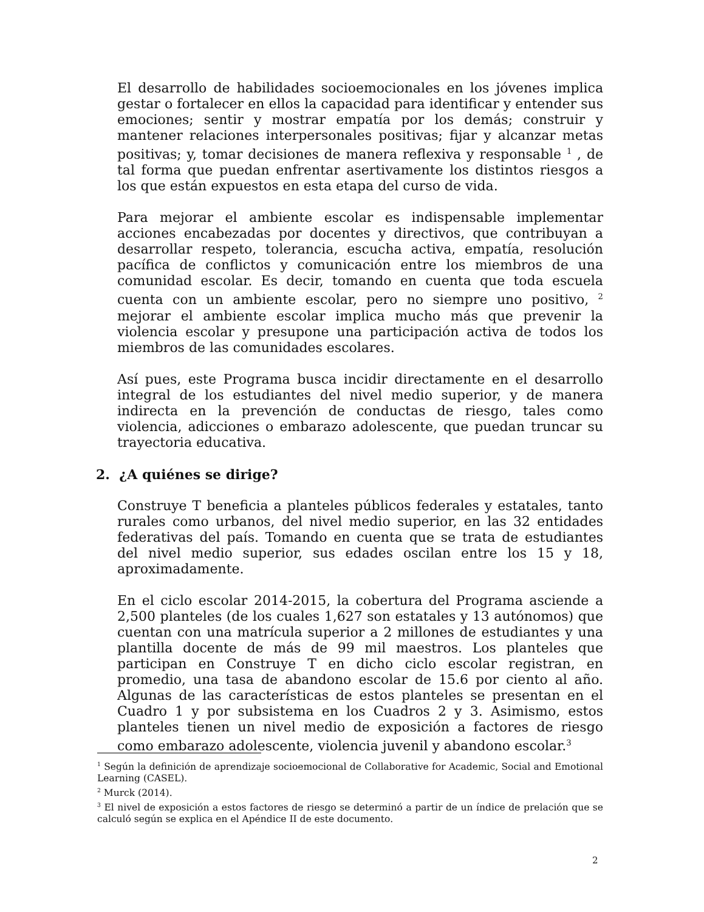El desarrollo de habilidades socioemocionales en los jóvenes implica gestar o fortalecer en ellos la capacidad para identificar y entender sus emociones; sentir y mostrar empatía por los demás; construir y mantener relaciones interpersonales positivas; fijar y alcanzar metas positivas; y, tomar decisiones de manera reflexiva y responsable <sup>1</sup> , de tal forma que puedan enfrentar asertivamente los distintos riesgos a los que están expuestos en esta etapa del curso de vida.
Para mejorar el ambiente escolar es indispensable implementar acciones encabezadas por docentes y directivos, que contribuyan a desarrollar respeto, tolerancia, escucha activa, empatía, resolución pacífica de conflictos y comunicación entre los miembros de una comunidad escolar. Es decir, tomando en cuenta que toda escuela cuenta con un ambiente escolar, pero no siempre uno positivo, <sup>2</sup> mejorar el ambiente escolar implica mucho más que prevenir la violencia escolar y presupone una participación activa de todos los miembros de las comunidades escolares.
Así pues, este Programa busca incidir directamente en el desarrollo integral de los estudiantes del nivel medio superior, y de manera indirecta en la prevención de conductas de riesgo, tales como violencia, adicciones o embarazo adolescente, que puedan truncar su trayectoria educativa.
2. ¿A quiénes se dirige?
Construye T beneficia a planteles públicos federales y estatales, tanto rurales como urbanos, del nivel medio superior, en las 32 entidades federativas del país. Tomando en cuenta que se trata de estudiantes del nivel medio superior, sus edades oscilan entre los 15 y 18, aproximadamente.
En el ciclo escolar 2014-2015, la cobertura del Programa asciende a 2,500 planteles (de los cuales 1,627 son estatales y 13 autónomos) que cuentan con una matrícula superior a 2 millones de estudiantes y una plantilla docente de más de 99 mil maestros. Los planteles que participan en Construye T en dicho ciclo escolar registran, en promedio, una tasa de abandono escolar de 15.6 por ciento al año. Algunas de las características de estos planteles se presentan en el Cuadro 1 y por subsistema en los Cuadros 2 y 3. Asimismo, estos planteles tienen un nivel medio de exposición a factores de riesgo como embarazo adolescente, violencia juvenil y abandono escolar.<sup>3</sup>
<sup>1</sup> Según la definición de aprendizaje socioemocional de Collaborative for Academic, Social and Emotional Learning (CASEL).
<sup>2</sup> Murck (2014).
<sup>3</sup> El nivel de exposición a estos factores de riesgo se determinó a partir de un índice de prelación que se calculó según se explica en el Apéndice II de este documento.
2